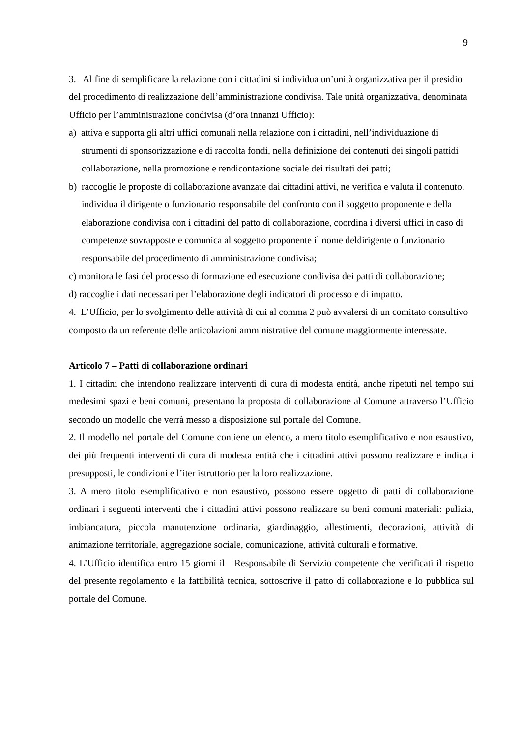9
3. Al fine di semplificare la relazione con i cittadini si individua un’unità organizzativa per il presidio del procedimento di realizzazione dell’amministrazione condivisa. Tale unità organizzativa, denominata Ufficio per l’amministrazione condivisa (d’ora innanzi Ufficio):
a) attiva e supporta gli altri uffici comunali nella relazione con i cittadini, nell’individuazione di strumenti di sponsorizzazione e di raccolta fondi, nella definizione dei contenuti dei singoli pattidi collaborazione, nella promozione e rendicontazione sociale dei risultati dei patti;
b) raccoglie le proposte di collaborazione avanzate dai cittadini attivi, ne verifica e valuta il contenuto, individua il dirigente o funzionario responsabile del confronto con il soggetto proponente e della elaborazione condivisa con i cittadini del patto di collaborazione, coordina i diversi uffici in caso di competenze sovrapposte e comunica al soggetto proponente il nome deldirigente o funzionario responsabile del procedimento di amministrazione condivisa;
c) monitora le fasi del processo di formazione ed esecuzione condivisa dei patti di collaborazione;
d) raccoglie i dati necessari per l’elaborazione degli indicatori di processo e di impatto.
4. L’Ufficio, per lo svolgimento delle attività di cui al comma 2 può avvalersi di un comitato consultivo composto da un referente delle articolazioni amministrative del comune maggiormente interessate.
Articolo 7 – Patti di collaborazione ordinari
1. I cittadini che intendono realizzare interventi di cura di modesta entità, anche ripetuti nel tempo sui medesimi spazi e beni comuni, presentano la proposta di collaborazione al Comune attraverso l’Ufficio secondo un modello che verrà messo a disposizione sul portale del Comune.
2. Il modello nel portale del Comune contiene un elenco, a mero titolo esemplificativo e non esaustivo, dei più frequenti interventi di cura di modesta entità che i cittadini attivi possono realizzare e indica i presupposti, le condizioni e l’iter istruttorio per la loro realizzazione.
3. A mero titolo esemplificativo e non esaustivo, possono essere oggetto di patti di collaborazione ordinari i seguenti interventi che i cittadini attivi possono realizzare su beni comuni materiali: pulizia, imbiancatura, piccola manutenzione ordinaria, giardinaggio, allestimenti, decorazioni, attività di animazione territoriale, aggregazione sociale, comunicazione, attività culturali e formative.
4. L’Ufficio identifica entro 15 giorni il Responsabile di Servizio competente che verificati il rispetto del presente regolamento e la fattibilità tecnica, sottoscrive il patto di collaborazione e lo pubblica sul portale del Comune.